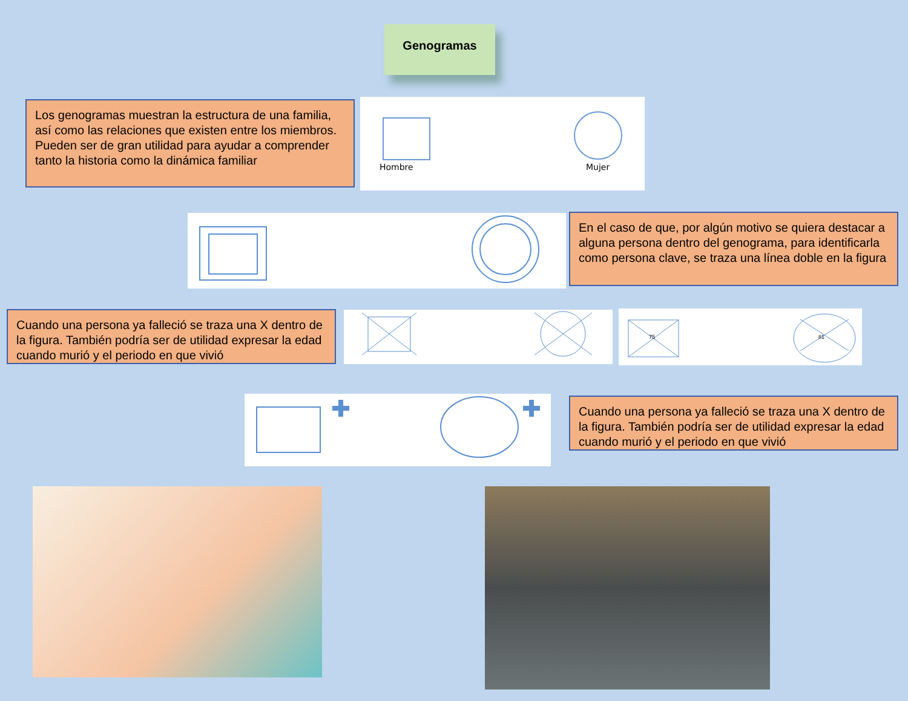Genogramas
Los genogramas muestran la estructura de una familia, así como las relaciones que existen entre los miembros. Pueden ser de gran utilidad para ayudar a comprender tanto la historia como la dinámica familiar
Hombre
Mujer
En el caso de que, por algún motivo se quiera destacar a alguna persona dentro del genograma, para identificarla como persona clave, se traza una línea doble en la figura
Cuando una persona ya falleció se traza una X dentro de la figura. También podría ser de utilidad expresar la edad cuando murió y el periodo en que vivió
75
81
Cuando una persona ya falleció se traza una X dentro de la figura. También podría ser de utilidad expresar la edad cuando murió y el periodo en que vivió